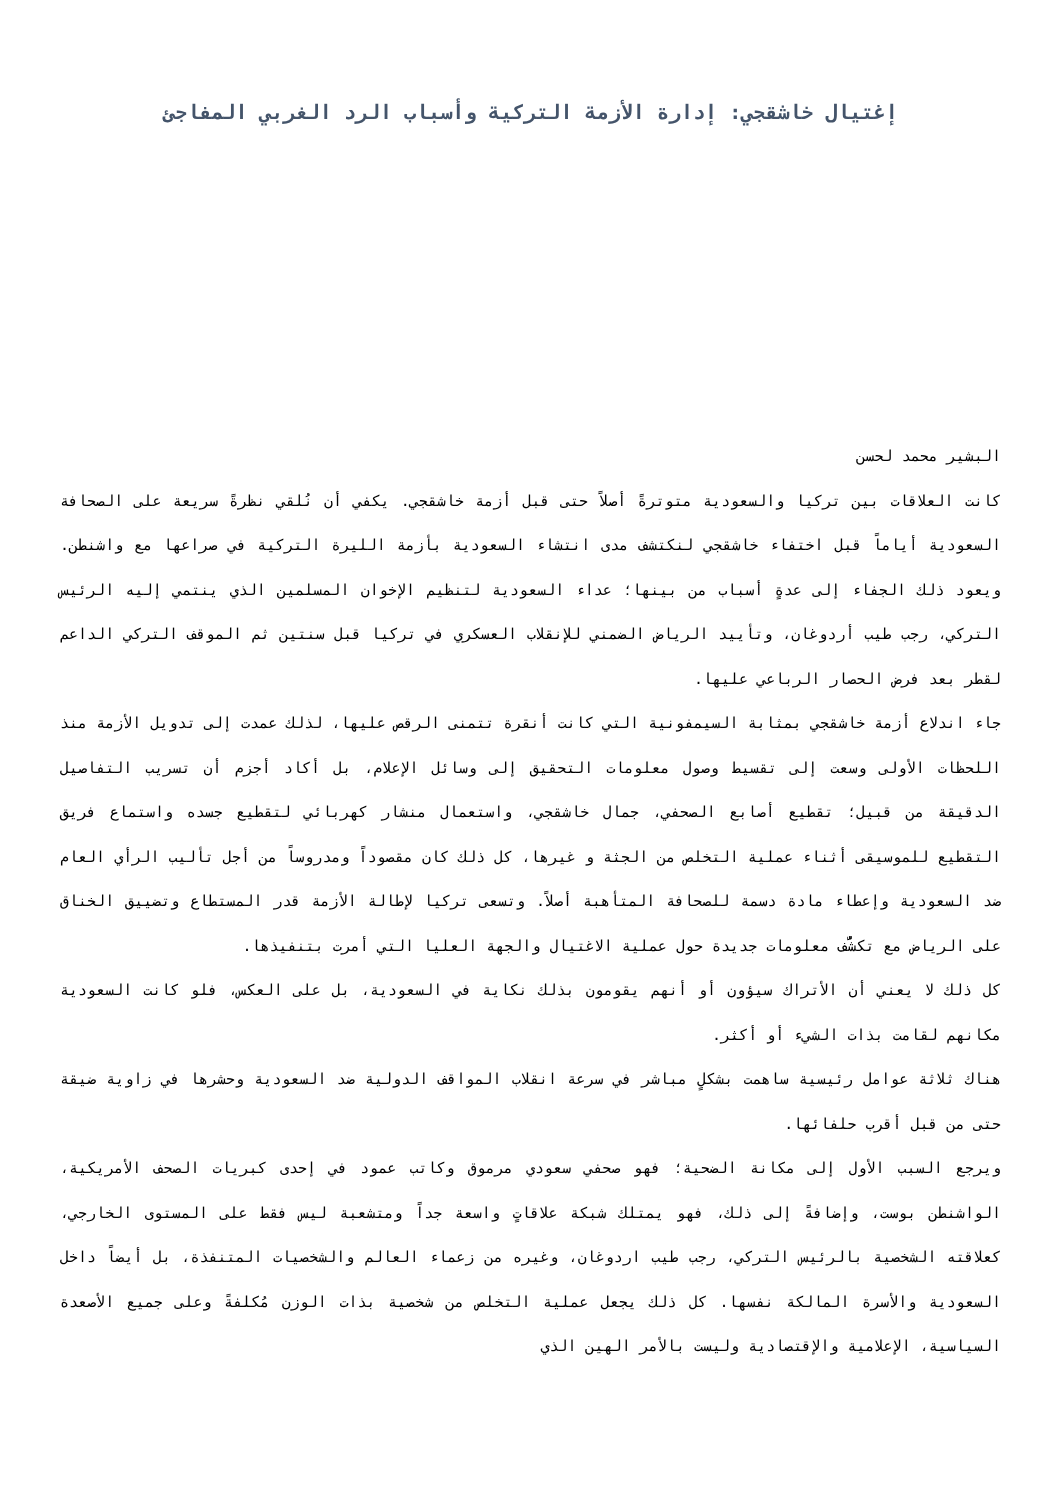إغتيال خاشقجي: إدارة الأزمة التركية وأسباب الرد الغربي المفاجئ
البشير محمد لحسن
كانت العلاقات بين تركيا والسعودية متوترةً أصلاً حتى قبل أزمة خاشقجي. يكفي أن نُلقي نظرةً سريعة على الصحافة السعودية أياماً قبل اختفاء خاشقجي لنكتشف مدى انتشاء السعودية بأزمة الليرة التركية في صراعها مع واشنطن. ويعود ذلك الجفاء إلى عدةٍ أسباب من بينها؛ عداء السعودية لتنظيم الإخوان المسلمين الذي ينتمي إليه الرئيس التركي، رجب طيب أردوغان، وتأييد الرياض الضمني للإنقلاب العسكري في تركيا قبل سنتين ثم الموقف التركي الداعم لقطر بعد فرض الحصار الرباعي عليها.
جاء اندلاع أزمة خاشقجي بمثابة السيمفونية التي كانت أنقرة تتمنى الرقص عليها، لذلك عمدت إلى تدويل الأزمة منذ اللحظات الأولى وسعت إلى تقسيط وصول معلومات التحقيق إلى وسائل الإعلام، بل أكاد أجزم أن تسريب التفاصيل الدقيقة من قبيل؛ تقطيع أصابع الصحفي، جمال خاشقجي، واستعمال منشار كهربائي لتقطيع جسده واستماع فريق التقطيع للموسيقى أثناء عملية التخلص من الجثة و غيرها، كل ذلك كان مقصوداً ومدروساً من أجل تأليب الرأي العام ضد السعودية وإعطاء مادة دسمة للصحافة المتأهبة أصلاً. وتسعى تركيا لإطالة الأزمة قدر المستطاع وتضييق الخناق على الرياض مع تكشُّف معلومات جديدة حول عملية الاغتيال والجهة العليا التي أمرت بتنفيذها.
كل ذلك لا يعني أن الأتراك سيؤون أو أنهم يقومون بذلك نكاية في السعودية، بل على العكس، فلو كانت السعودية مكانهم لقامت بذات الشيء أو أكثر.
هناك ثلاثة عوامل رئيسية ساهمت بشكلٍ مباشر في سرعة انقلاب المواقف الدولية ضد السعودية وحشرها في زاوية ضيقة حتى من قبل أقرب حلفائها.
ويرجع السبب الأول إلى مكانة الضحية؛ فهو صحفي سعودي مرموق وكاتب عمود في إحدى كبريات الصحف الأمريكية، الواشنطن بوست، وإضافةً إلى ذلك، فهو يمتلك شبكة علاقاتٍ واسعة جداً ومتشعبة ليس فقط على المستوى الخارجي، كعلاقته الشخصية بالرئيس التركي، رجب طيب اردوغان، وغيره من زعماء العالم والشخصيات المتنفذة، بل أيضاً داخل السعودية والأسرة المالكة نفسها. كل ذلك يجعل عملية التخلص من شخصية بذات الوزن مُكلفةً وعلى جميع الأصعدة السياسية، الإعلامية والإقتصادية وليست بالأمر الهين الذي